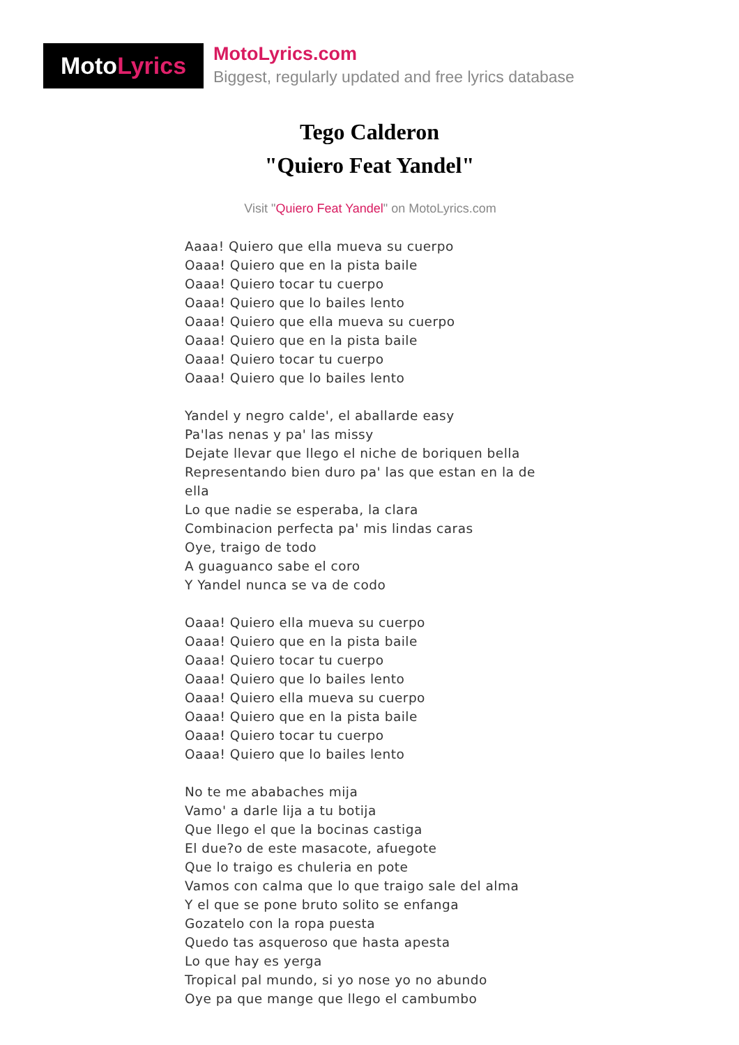Moto Lyrics
MotoLyrics.com
Biggest, regularly updated and free lyrics database
Tego Calderon
"Quiero Feat Yandel"
Visit "Quiero Feat Yandel" on MotoLyrics.com
Aaaa! Quiero que ella mueva su cuerpo
Oaaa! Quiero que en la pista baile
Oaaa! Quiero tocar tu cuerpo
Oaaa! Quiero que lo bailes lento
Oaaa! Quiero que ella mueva su cuerpo
Oaaa! Quiero que en la pista baile
Oaaa! Quiero tocar tu cuerpo
Oaaa! Quiero que lo bailes lento
Yandel y negro calde', el aballarde easy
Pa'las nenas y pa' las missy
Dejate llevar que llego el niche de boriquen bella
Representando bien duro pa' las que estan en la de ella
Lo que nadie se esperaba, la clara
Combinacion perfecta pa' mis lindas caras
Oye, traigo de todo
A guaguanco sabe el coro
Y Yandel nunca se va de codo
Oaaa! Quiero ella mueva su cuerpo
Oaaa! Quiero que en la pista baile
Oaaa! Quiero tocar tu cuerpo
Oaaa! Quiero que lo bailes lento
Oaaa! Quiero ella mueva su cuerpo
Oaaa! Quiero que en la pista baile
Oaaa! Quiero tocar tu cuerpo
Oaaa! Quiero que lo bailes lento
No te me ababaches mija
Vamo' a darle lija a tu botija
Que llego el que la bocinas castiga
El due?o de este masacote, afuegote
Que lo traigo es chuleria en pote
Vamos con calma que lo que traigo sale del alma
Y el que se pone bruto solito se enfanga
Gozatelo con la ropa puesta
Quedo tas asqueroso que hasta apesta
Lo que hay es yerga
Tropical pal mundo, si yo nose yo no abundo
Oye pa que mange que llego el cambumbo